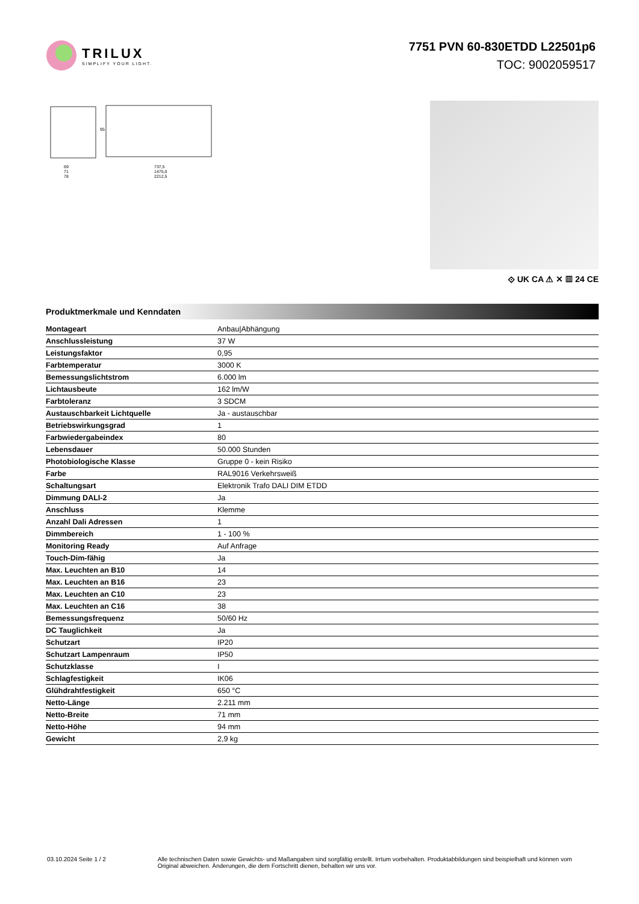TRILUX
SIMPLIFY YOUR LIGHT.
7751 PVN 60-830ETDD L22501p6
TOC: 9002059517
737,5
1475,0
2212,5
69
71
78
95
⟐ UK CA ⚠ ✕ ▥ 24 CE
Produktmerkmale und Kenndaten
| Montageart | Anbau/Abhängung |
| Anschlussleistung | 37 W |
| Leistungsfaktor | 0,95 |
| Farbtemperatur | 3000 K |
| Bemessungslichtstrom | 6.000 lm |
| Lichtausbeute | 162 lm/W |
| Farbtoleranz | 3 SDCM |
| Austauschbarkeit Lichtquelle | Ja - austauschbar |
| Betriebswirkungsgrad | 1 |
| Farbwiedergabeindex | 80 |
| Lebensdauer | 50.000 Stunden |
| Photobiologische Klasse | Gruppe 0 - kein Risiko |
| Farbe | RAL9016 Verkehrsweiß |
| Schaltungsart | Elektronik Trafo DALI DIM ETDD |
| Dimmung DALI-2 | Ja |
| Anschluss | Klemme |
| Anzahl Dali Adressen | 1 |
| Dimmbereich | 1 - 100 % |
| Monitoring Ready | Auf Anfrage |
| Touch-Dim-fähig | Ja |
| Max. Leuchten an B10 | 14 |
| Max. Leuchten an B16 | 23 |
| Max. Leuchten an C10 | 23 |
| Max. Leuchten an C16 | 38 |
| Bemessungsfrequenz | 50/60 Hz |
| DC Tauglichkeit | Ja |
| Schutzart | IP20 |
| Schutzart Lampenraum | IP50 |
| Schutzklasse | I |
| Schlagfestigkeit | IK06 |
| Glühdrahtfestigkeit | 650 °C |
| Netto-Länge | 2.211 mm |
| Netto-Breite | 71 mm |
| Netto-Höhe | 94 mm |
| Gewicht | 2,9 kg |
03.10.2024 Seite 1 / 2 Alle technischen Daten sowie Gewichts- und Maßangaben sind sorgfältig erstellt. Irrtum vorbehalten. Produktabbildungen sind beispielhaft und können vom Original abweichen. Änderungen, die dem Fortschritt dienen, behalten wir uns vor.